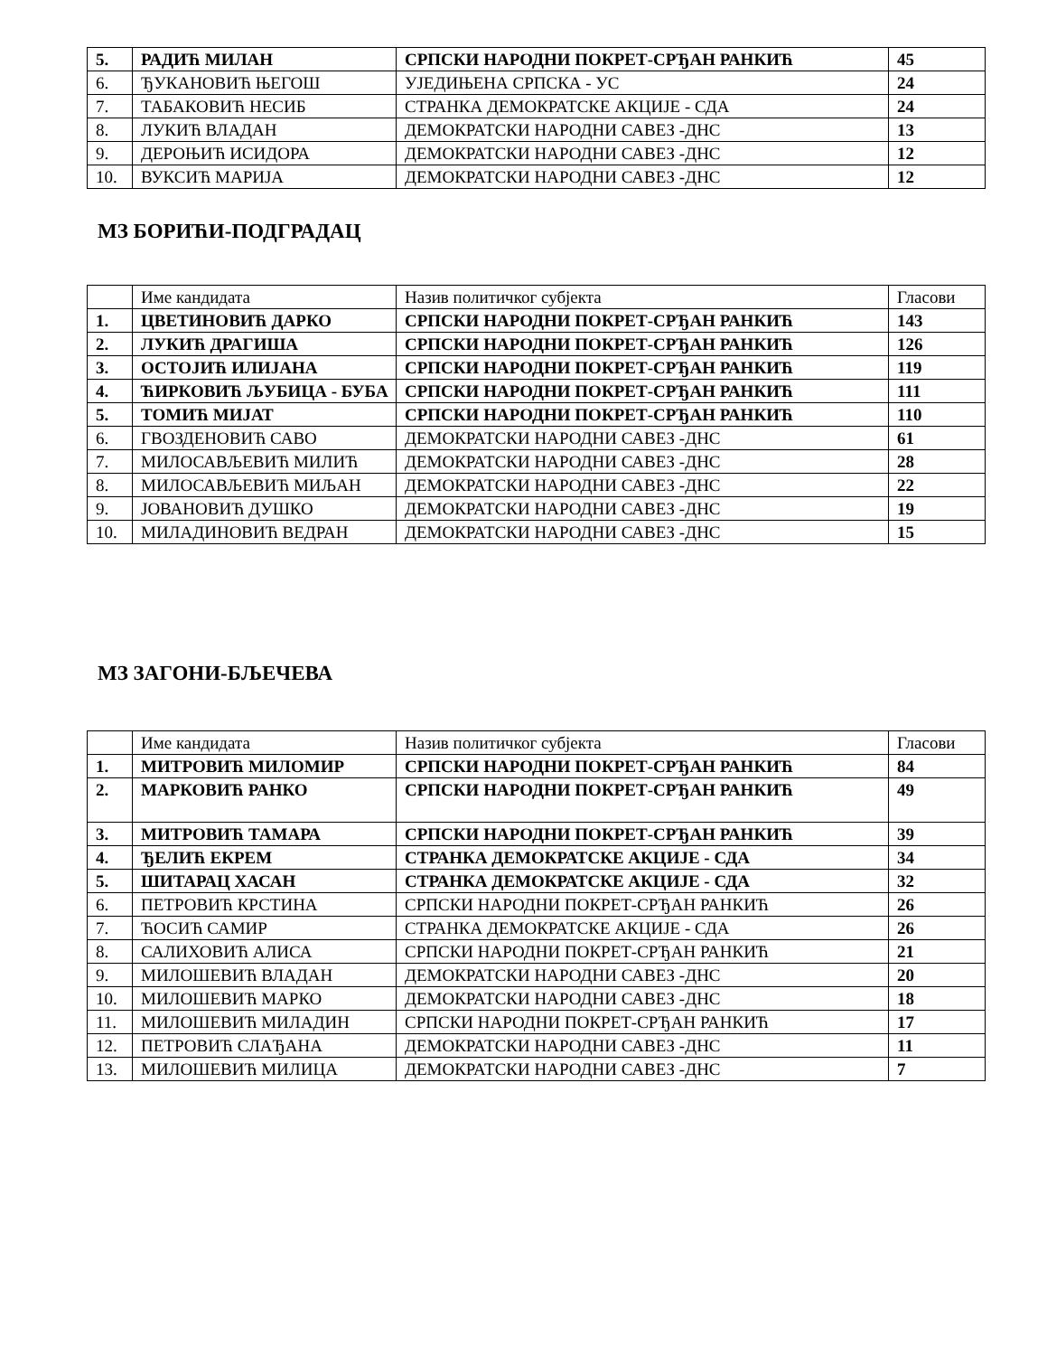| 5. | РАДИЋ МИЛАН | СРПСКИ НАРОДНИ ПОКРЕТ-СРЂАН РАНКИЋ | 45 |
| 6. | ЂУКАНОВИЋ ЊЕГОШ | УЈЕДИЊЕНА СРПСКА - УС | 24 |
| 7. | ТАБАКОВИЋ НЕСИБ | СТРАНКА ДЕМОКРАТСКЕ АКЦИЈЕ - СДА | 24 |
| 8. | ЛУКИЋ ВЛАДАН | ДЕМОКРАТСКИ НАРОДНИ САВЕЗ -ДНС | 13 |
| 9. | ДЕРОЊИЋ ИСИДОРА | ДЕМОКРАТСКИ НАРОДНИ САВЕЗ -ДНС | 12 |
| 10. | ВУКСИЋ МАРИЈА | ДЕМОКРАТСКИ НАРОДНИ САВЕЗ -ДНС | 12 |
МЗ БОРИЋИ-ПОДГРАДАЦ
| | Име кандидата | Назив политичког субјекта | Гласови |
| 1. | ЦВЕТИНОВИЋ ДАРКО | СРПСКИ НАРОДНИ ПОКРЕТ-СРЂАН РАНКИЋ | 143 |
| 2. | ЛУКИЋ ДРАГИША | СРПСКИ НАРОДНИ ПОКРЕТ-СРЂАН РАНКИЋ | 126 |
| 3. | ОСТОЈИЋ ИЛИЈАНА | СРПСКИ НАРОДНИ ПОКРЕТ-СРЂАН РАНКИЋ | 119 |
| 4. | ЋИРКОВИЋ ЉУБИЦА - БУБА | СРПСКИ НАРОДНИ ПОКРЕТ-СРЂАН РАНКИЋ | 111 |
| 5. | ТОМИЋ МИЈАТ | СРПСКИ НАРОДНИ ПОКРЕТ-СРЂАН РАНКИЋ | 110 |
| 6. | ГВОЗДЕНОВИЋ САВО | ДЕМОКРАТСКИ НАРОДНИ САВЕЗ -ДНС | 61 |
| 7. | МИЛОСАВЉЕВИЋ МИЛИЋ | ДЕМОКРАТСКИ НАРОДНИ САВЕЗ -ДНС | 28 |
| 8. | МИЛОСАВЉЕВИЋ МИЉАН | ДЕМОКРАТСКИ НАРОДНИ САВЕЗ -ДНС | 22 |
| 9. | ЈОВАНОВИЋ ДУШКО | ДЕМОКРАТСКИ НАРОДНИ САВЕЗ -ДНС | 19 |
| 10. | МИЛАДИНОВИЋ ВЕДРАН | ДЕМОКРАТСКИ НАРОДНИ САВЕЗ -ДНС | 15 |
МЗ ЗАГОНИ-БЉЕЧЕВА
| | Име кандидата | Назив политичког субјекта | Гласови |
| 1. | МИТРОВИЋ МИЛОМИР | СРПСКИ НАРОДНИ ПОКРЕТ-СРЂАН РАНКИЋ | 84 |
| 2. | МАРКОВИЋ РАНКО | СРПСКИ НАРОДНИ ПОКРЕТ-СРЂАН РАНКИЋ | 49 |
| 3. | МИТРОВИЋ ТАМАРА | СРПСКИ НАРОДНИ ПОКРЕТ-СРЂАН РАНКИЋ | 39 |
| 4. | ЂЕЛИЋ ЕКРЕМ | СТРАНКА ДЕМОКРАТСКЕ АКЦИЈЕ - СДА | 34 |
| 5. | ШИТАРАЦ ХАСАН | СТРАНКА ДЕМОКРАТСКЕ АКЦИЈЕ - СДА | 32 |
| 6. | ПЕТРОВИЋ КРСТИНА | СРПСКИ НАРОДНИ ПОКРЕТ-СРЂАН РАНКИЋ | 26 |
| 7. | ЋОСИЋ САМИР | СТРАНКА ДЕМОКРАТСКЕ АКЦИЈЕ - СДА | 26 |
| 8. | САЛИХОВИЋ АЛИСА | СРПСКИ НАРОДНИ ПОКРЕТ-СРЂАН РАНКИЋ | 21 |
| 9. | МИЛОШЕВИЋ ВЛАДАН | ДЕМОКРАТСКИ НАРОДНИ САВЕЗ -ДНС | 20 |
| 10. | МИЛОШЕВИЋ МАРКО | ДЕМОКРАТСКИ НАРОДНИ САВЕЗ -ДНС | 18 |
| 11. | МИЛОШЕВИЋ МИЛАДИН | СРПСКИ НАРОДНИ ПОКРЕТ-СРЂАН РАНКИЋ | 17 |
| 12. | ПЕТРОВИЋ СЛАЂАНА | ДЕМОКРАТСКИ НАРОДНИ САВЕЗ -ДНС | 11 |
| 13. | МИЛОШЕВИЋ МИЛИЦА | ДЕМОКРАТСКИ НАРОДНИ САВЕЗ -ДНС | 7 |